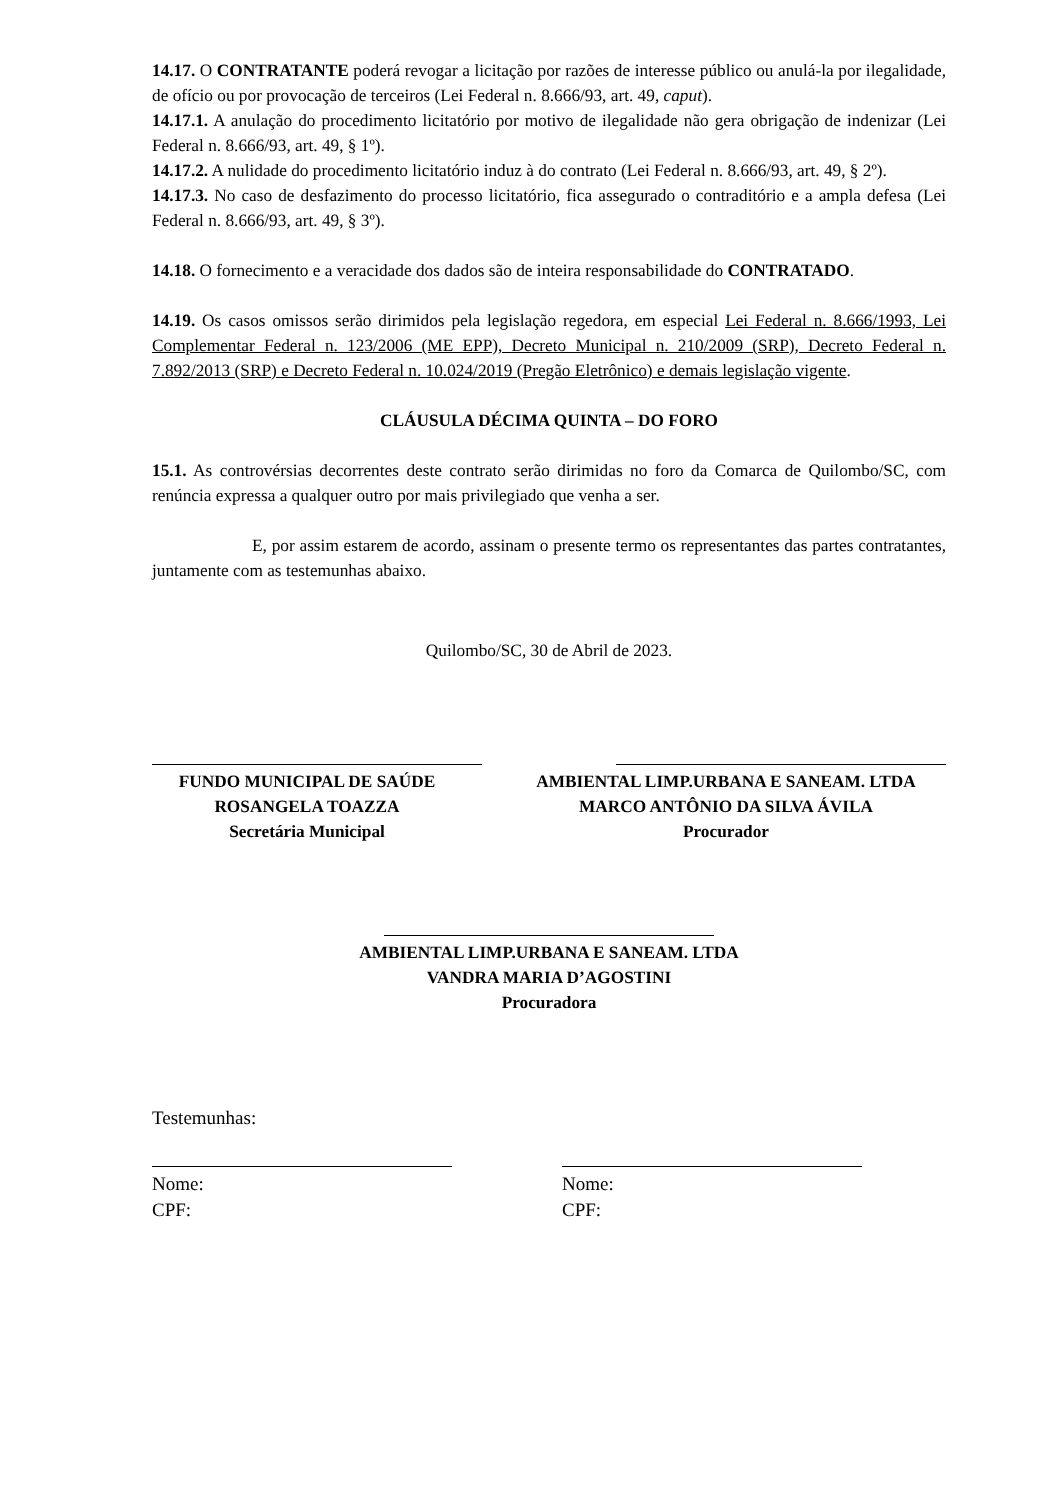14.17. O CONTRATANTE poderá revogar a licitação por razões de interesse público ou anulá-la por ilegalidade, de ofício ou por provocação de terceiros (Lei Federal n. 8.666/93, art. 49, caput).
14.17.1. A anulação do procedimento licitatório por motivo de ilegalidade não gera obrigação de indenizar (Lei Federal n. 8.666/93, art. 49, § 1º).
14.17.2. A nulidade do procedimento licitatório induz à do contrato (Lei Federal n. 8.666/93, art. 49, § 2º).
14.17.3. No caso de desfazimento do processo licitatório, fica assegurado o contraditório e a ampla defesa (Lei Federal n. 8.666/93, art. 49, § 3º).
14.18. O fornecimento e a veracidade dos dados são de inteira responsabilidade do CONTRATADO.
14.19. Os casos omissos serão dirimidos pela legislação regedora, em especial Lei Federal n. 8.666/1993, Lei Complementar Federal n. 123/2006 (ME EPP), Decreto Municipal n. 210/2009 (SRP), Decreto Federal n. 7.892/2013 (SRP) e Decreto Federal n. 10.024/2019 (Pregão Eletrônico) e demais legislação vigente.
CLÁUSULA DÉCIMA QUINTA – DO FORO
15.1. As controvérsias decorrentes deste contrato serão dirimidas no foro da Comarca de Quilombo/SC, com renúncia expressa a qualquer outro por mais privilegiado que venha a ser.
E, por assim estarem de acordo, assinam o presente termo os representantes das partes contratantes, juntamente com as testemunhas abaixo.
Quilombo/SC, 30 de Abril de 2023.
FUNDO MUNICIPAL DE SAÚDE
ROSANGELA TOAZZA
Secretária Municipal
AMBIENTAL LIMP.URBANA E SANEAM. LTDA
MARCO ANTÔNIO DA SILVA ÁVILA
Procurador
AMBIENTAL LIMP.URBANA E SANEAM. LTDA
VANDRA MARIA D’AGOSTINI
Procuradora
Testemunhas:
Nome:
CPF:
Nome:
CPF: